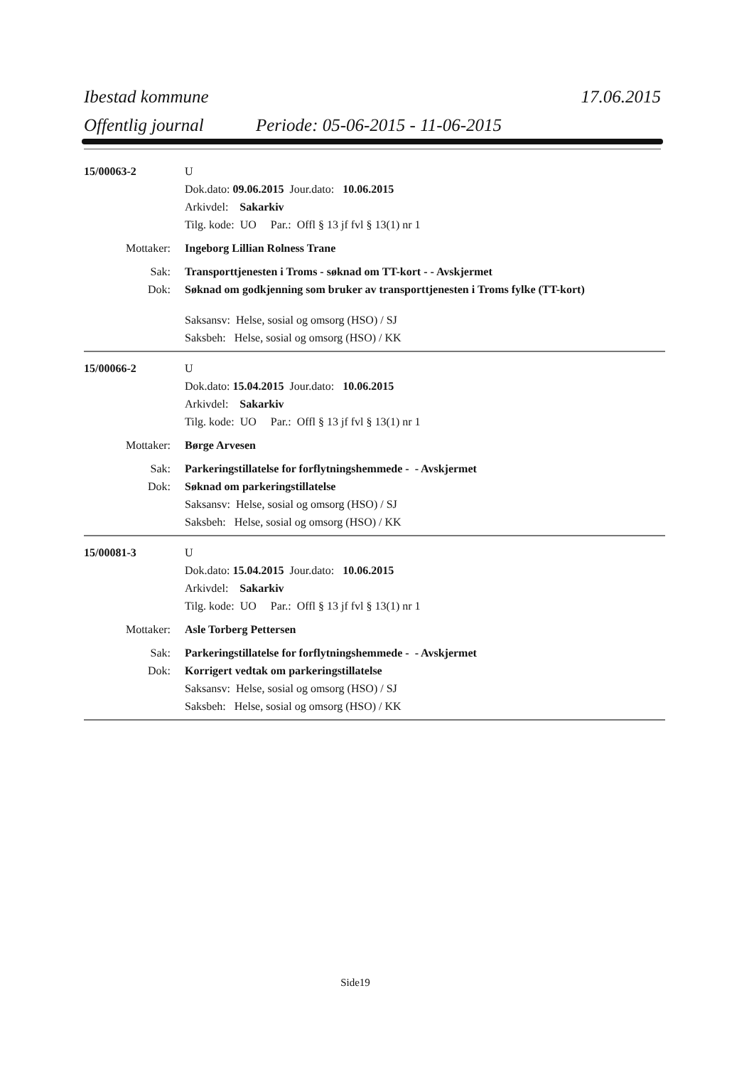Ibestad kommune 17.06.2015
Offentlig journal Periode: 05-06-2015 - 11-06-2015
15/00063-2 U
Dok.dato: 09.06.2015 Jour.dato: 10.06.2015
Arkivdel: Sakarkiv
Tilg. kode: UO Par.: Offl § 13 jf fvl § 13(1) nr 1
Mottaker: Ingeborg Lillian Rolness Trane
Sak: Transporttjenesten i Troms - søknad om TT-kort - - Avskjermet
Dok: Søknad om godkjenning som bruker av transporttjenesten i Troms fylke (TT-kort)
Saksansv: Helse, sosial og omsorg (HSO) / SJ
Saksbeh: Helse, sosial og omsorg (HSO) / KK
15/00066-2 U
Dok.dato: 15.04.2015 Jour.dato: 10.06.2015
Arkivdel: Sakarkiv
Tilg. kode: UO Par.: Offl § 13 jf fvl § 13(1) nr 1
Mottaker: Børge Arvesen
Sak: Parkeringstillatelse for forflytningshemmede - - Avskjermet
Dok: Søknad om parkeringstillatelse
Saksansv: Helse, sosial og omsorg (HSO) / SJ
Saksbeh: Helse, sosial og omsorg (HSO) / KK
15/00081-3 U
Dok.dato: 15.04.2015 Jour.dato: 10.06.2015
Arkivdel: Sakarkiv
Tilg. kode: UO Par.: Offl § 13 jf fvl § 13(1) nr 1
Mottaker: Asle Torberg Pettersen
Sak: Parkeringstillatelse for forflytningshemmede - - Avskjermet
Dok: Korrigert vedtak om parkeringstillatelse
Saksansv: Helse, sosial og omsorg (HSO) / SJ
Saksbeh: Helse, sosial og omsorg (HSO) / KK
Side19